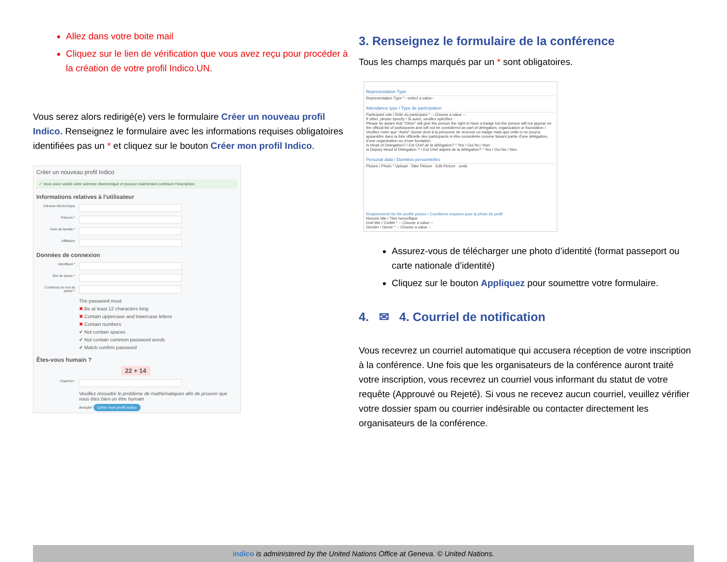Allez dans votre boite mail
Cliquez sur le lien de vérification que vous avez reçu pour procéder à la création de votre profil Indico.UN.
Vous serez alors redirigé(e) vers le formulaire Créer un nouveau profil Indico. Renseignez le formulaire avec les informations requises obligatoires identifiées pas un * et cliquez sur le bouton Créer mon profil Indico.
Créer un nouveau profil Indico
✓ Vous avez validé votre adresse électronique et pouvez maintenant continuer l'inscription.
Informations relatives à l'utilisateur
Adresse électronique
Prénom *
Nom de famille *
Affiliation
Données de connexion
Identifiant *
Mot de passe *
Confirmez le mot de passe *
The password must:
✖ Be at least 12 characters long
✖ Contain uppercase and lowercase letters
✖ Contain numbers
✔ Not contain spaces
✔ Not contain common password words
✔ Match confirm password
Êtes-vous humain ?
22 + 14
Captcha *
Veuillez résoudre le problème de mathématiques afin de prouver que vous êtes bien un être humain
Annuler Créer mon profil Indico
3. Renseignez le formulaire de la conférence
Tous les champs marqués par un * sont obligatoires.
Representation Type
Representation Type * --select a value--
Attendance type / Type de participation
Participant role / Rôle du participant * -- Choose a value --
If other, please specify / Si autre, veuillez spécifiez :
Please be aware that "Other" will give the person the right to have a badge but the person will not appear on the official list of participants and will not be considered as part of delegation, organization or foundation / Veuillez noter que "Autre" donne droit à la personne de recevoir un badge mais que celle-ci ne pourra apparaître dans la liste officielle des participants ni être considérée comme faisant partie d'une délégation, d'une organisation ou d'une fondation.
Is Head of Delegation? / Est Chef de la délégation? * Yes / Oui No / Non
Is Deputy Head of Delegation ? / Est Chef adjoint de la délégation? * Yes / Oui No / Non
Personal data / Données personnelles
Picture / Photo * Upload · Take Picture · Edit Picture · undo
Requirements for the profile picture / Conditions requises pour la photo de profil
Honoric title / Titre honorifique
Civil title / Civilité * -- Choose a value --
Gender / Genre * -- Choose a value --
Assurez-vous de télécharger une photo d’identité (format passeport ou carte nationale d’identité)
Cliquez sur le bouton Appliquez pour soumettre votre formulaire.
4. ✉ 4. Courriel de notification
Vous recevrez un courriel automatique qui accusera réception de votre inscription à la conférence. Une fois que les organisateurs de la conférence auront traité votre inscription, vous recevrez un courriel vous informant du statut de votre requête (Approuvé ou Rejeté). Si vous ne recevez aucun courriel, veuillez vérifier votre dossier spam ou courrier indésirable ou contacter directement les organisateurs de la conférence.
indico is administered by the United Nations Office at Geneva. © United Nations.